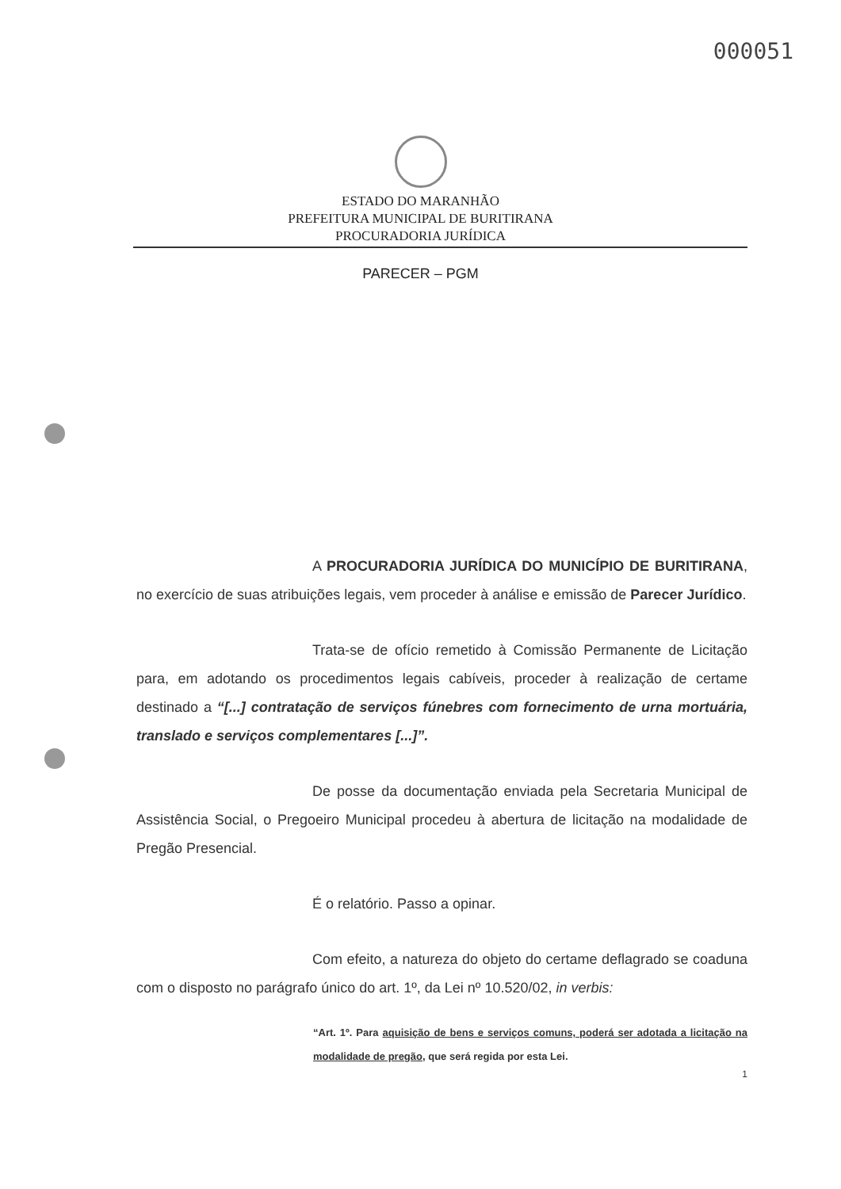000051
ESTADO DO MARANHÃO
PREFEITURA MUNICIPAL DE BURITIRANA
PROCURADORIA JURÍDICA
PARECER – PGM
A PROCURADORIA JURÍDICA DO MUNICÍPIO DE BURITIRANA, no exercício de suas atribuições legais, vem proceder à análise e emissão de Parecer Jurídico.
Trata-se de ofício remetido à Comissão Permanente de Licitação para, em adotando os procedimentos legais cabíveis, proceder à realização de certame destinado a “[...] contratação de serviços fúnebres com fornecimento de urna mortuária, translado e serviços complementares [...]”.
De posse da documentação enviada pela Secretaria Municipal de Assistência Social, o Pregoeiro Municipal procedeu à abertura de licitação na modalidade de Pregão Presencial.
É o relatório. Passo a opinar.
Com efeito, a natureza do objeto do certame deflagrado se coaduna com o disposto no parágrafo único do art. 1º, da Lei nº 10.520/02, in verbis:
“Art. 1º. Para aquisição de bens e serviços comuns, poderá ser adotada a licitação na modalidade de pregão, que será regida por esta Lei.
1